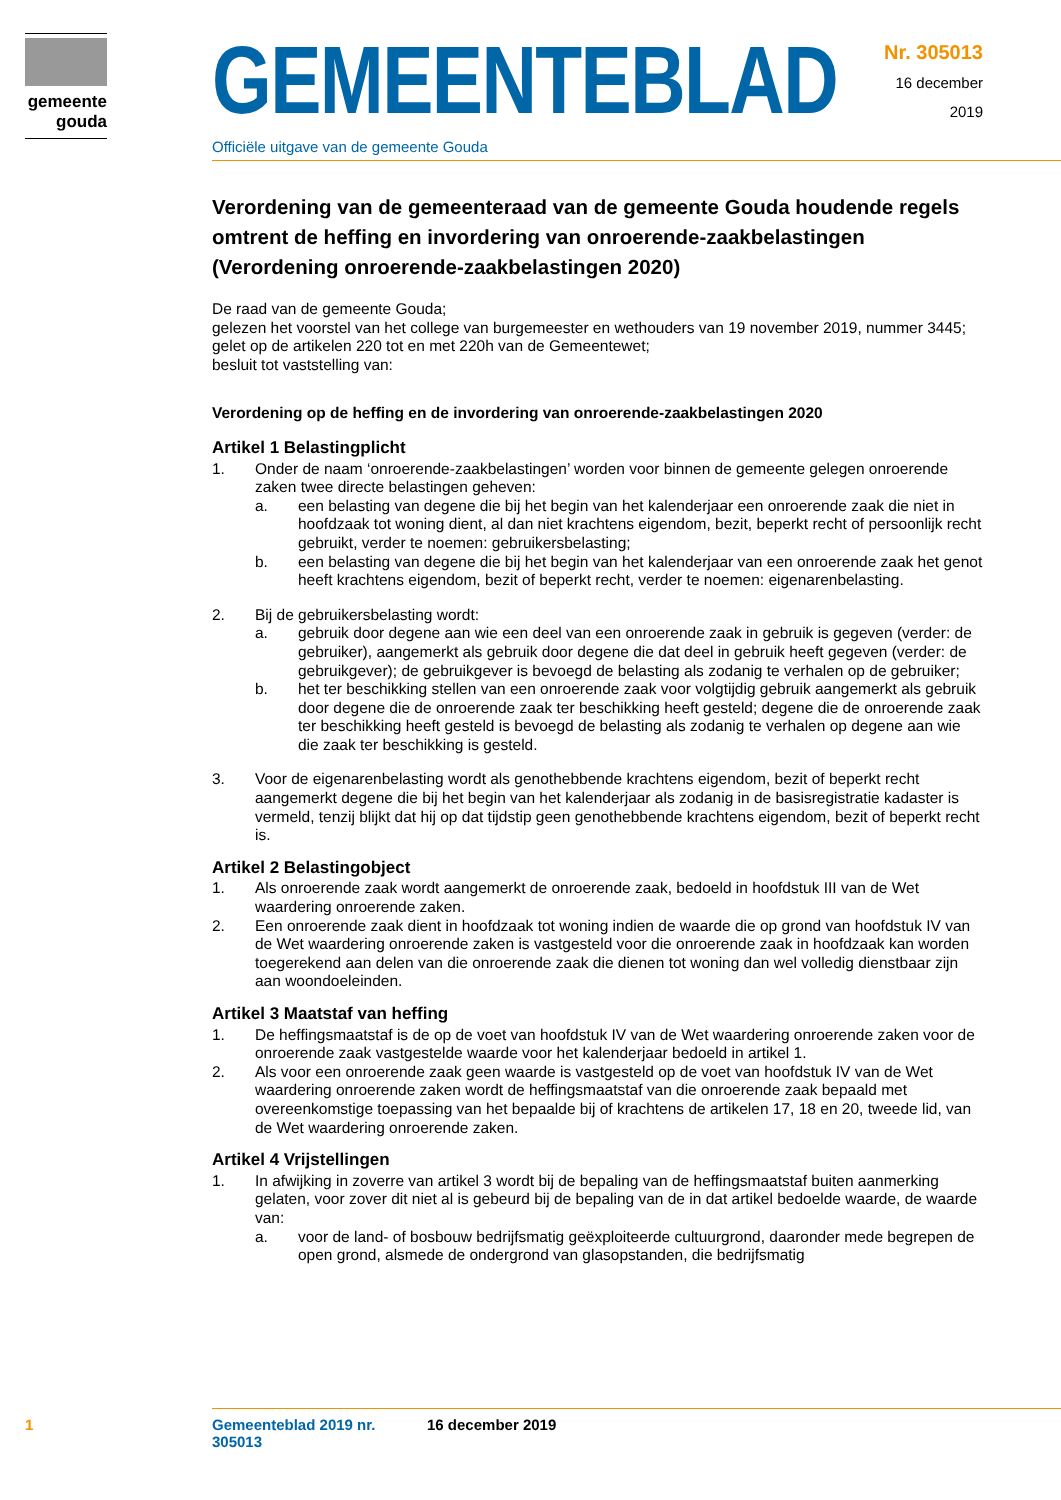gemeente
gouda
GEMEENTEBLAD
Officiële uitgave van de gemeente Gouda
Nr. 305013
16 december
2019
Verordening van de gemeenteraad van de gemeente Gouda houdende regels omtrent de heffing en invordering van onroerende-zaakbelastingen (Verordening onroerende-zaakbelastingen 2020)
De raad van de gemeente Gouda;
gelezen het voorstel van het college van burgemeester en wethouders van 19 november 2019, nummer 3445;
gelet op de artikelen 220 tot en met 220h van de Gemeentewet;
besluit tot vaststelling van:
Verordening op de heffing en de invordering van onroerende-zaakbelastingen 2020
Artikel 1 Belastingplicht
1. Onder de naam ‘onroerende-zaakbelastingen’ worden voor binnen de gemeente gelegen onroerende zaken twee directe belastingen geheven:
a. een belasting van degene die bij het begin van het kalenderjaar een onroerende zaak die niet in hoofdzaak tot woning dient, al dan niet krachtens eigendom, bezit, beperkt recht of persoonlijk recht gebruikt, verder te noemen: gebruikersbelasting;
b. een belasting van degene die bij het begin van het kalenderjaar van een onroerende zaak het genot heeft krachtens eigendom, bezit of beperkt recht, verder te noemen: eigenarenbelasting.
2. Bij de gebruikersbelasting wordt:
a. gebruik door degene aan wie een deel van een onroerende zaak in gebruik is gegeven (verder: de gebruiker), aangemerkt als gebruik door degene die dat deel in gebruik heeft gegeven (verder: de gebruikgever); de gebruikgever is bevoegd de belasting als zodanig te verhalen op de gebruiker;
b. het ter beschikking stellen van een onroerende zaak voor volgtijdig gebruik aangemerkt als gebruik door degene die de onroerende zaak ter beschikking heeft gesteld; degene die de onroerende zaak ter beschikking heeft gesteld is bevoegd de belasting als zodanig te verhalen op degene aan wie die zaak ter beschikking is gesteld.
3. Voor de eigenarenbelasting wordt als genothebbende krachtens eigendom, bezit of beperkt recht aangemerkt degene die bij het begin van het kalenderjaar als zodanig in de basisregistratie kadaster is vermeld, tenzij blijkt dat hij op dat tijdstip geen genothebbende krachtens eigendom, bezit of beperkt recht is.
Artikel 2 Belastingobject
1. Als onroerende zaak wordt aangemerkt de onroerende zaak, bedoeld in hoofdstuk III van de Wet waardering onroerende zaken.
2. Een onroerende zaak dient in hoofdzaak tot woning indien de waarde die op grond van hoofdstuk IV van de Wet waardering onroerende zaken is vastgesteld voor die onroerende zaak in hoofdzaak kan worden toegerekend aan delen van die onroerende zaak die dienen tot woning dan wel volledig dienstbaar zijn aan woondoeleinden.
Artikel 3 Maatstaf van heffing
1. De heffingsmaatstaf is de op de voet van hoofdstuk IV van de Wet waardering onroerende zaken voor de onroerende zaak vastgestelde waarde voor het kalenderjaar bedoeld in artikel 1.
2. Als voor een onroerende zaak geen waarde is vastgesteld op de voet van hoofdstuk IV van de Wet waardering onroerende zaken wordt de heffingsmaatstaf van die onroerende zaak bepaald met overeenkomstige toepassing van het bepaalde bij of krachtens de artikelen 17, 18 en 20, tweede lid, van de Wet waardering onroerende zaken.
Artikel 4 Vrijstellingen
1. In afwijking in zoverre van artikel 3 wordt bij de bepaling van de heffingsmaatstaf buiten aanmerking gelaten, voor zover dit niet al is gebeurd bij de bepaling van de in dat artikel bedoelde waarde, de waarde van:
a. voor de land- of bosbouw bedrijfsmatig geëxploiteerde cultuurgrond, daaronder mede begrepen de open grond, alsmede de ondergrond van glasopstanden, die bedrijfsmatig
1 Gemeenteblad 2019 nr. 305013 16 december 2019